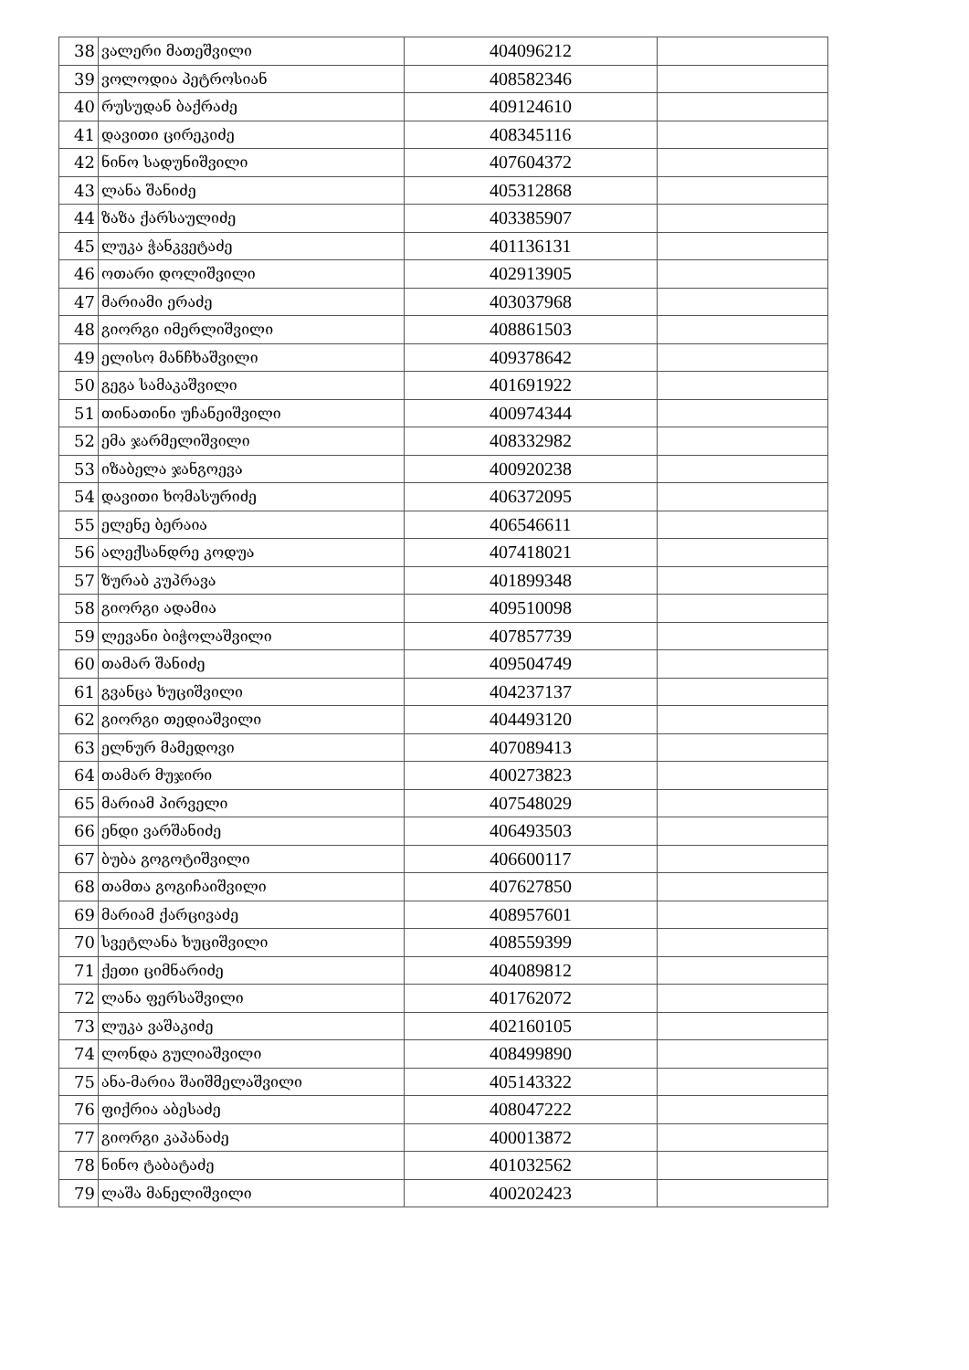| 38 | ვალერი მათეშვილი | 404096212 | |
| 39 | ვოლოდია პეტროსიან | 408582346 | |
| 40 | რუსუდან ბაქრაძე | 409124610 | |
| 41 | დავითი ცირეკიძე | 408345116 | |
| 42 | ნინო სადუნიშვილი | 407604372 | |
| 43 | ლანა შანიძე | 405312868 | |
| 44 | ზაზა ქარსაულიძე | 403385907 | |
| 45 | ლუკა ჭანკვეტაძე | 401136131 | |
| 46 | ოთარი დოლიშვილი | 402913905 | |
| 47 | მარიამი ერაძე | 403037968 | |
| 48 | გიორგი იმერლიშვილი | 408861503 | |
| 49 | ელისო მანჩხაშვილი | 409378642 | |
| 50 | გეგა სამაკაშვილი | 401691922 | |
| 51 | თინათინი უჩანეიშვილი | 400974344 | |
| 52 | ემა ჯარმელიშვილი | 408332982 | |
| 53 | იზაბელა ჯანგოევა | 400920238 | |
| 54 | დავითი ხომასურიძე | 406372095 | |
| 55 | ელენე ბერაია | 406546611 | |
| 56 | ალექსანდრე კოდუა | 407418021 | |
| 57 | ზურაბ კუპრავა | 401899348 | |
| 58 | გიორგი ადამია | 409510098 | |
| 59 | ლევანი ბიჭოლაშვილი | 407857739 | |
| 60 | თამარ შანიძე | 409504749 | |
| 61 | გვანცა ხუციშვილი | 404237137 | |
| 62 | გიორგი თედიაშვილი | 404493120 | |
| 63 | ელნურ მამედოვი | 407089413 | |
| 64 | თამარ მუჯირი | 400273823 | |
| 65 | მარიამ პირველი | 407548029 | |
| 66 | ენდი ვარშანიძე | 406493503 | |
| 67 | ბუბა გოგოტიშვილი | 406600117 | |
| 68 | თამთა გოგიჩაიშვილი | 407627850 | |
| 69 | მარიამ ქარცივაძე | 408957601 | |
| 70 | სვეტლანა ხუციშვილი | 408559399 | |
| 71 | ქეთი ციმნარიძე | 404089812 | |
| 72 | ლანა ფერსაშვილი | 401762072 | |
| 73 | ლუკა ვაშაკიძე | 402160105 | |
| 74 | ლონდა გულიაშვილი | 408499890 | |
| 75 | ანა-მარია შაიშმელაშვილი | 405143322 | |
| 76 | ფიქრია აბესაძე | 408047222 | |
| 77 | გიორგი კაპანაძე | 400013872 | |
| 78 | ნინო ტაბატაძე | 401032562 | |
| 79 | ლაშა მანელიშვილი | 400202423 | |